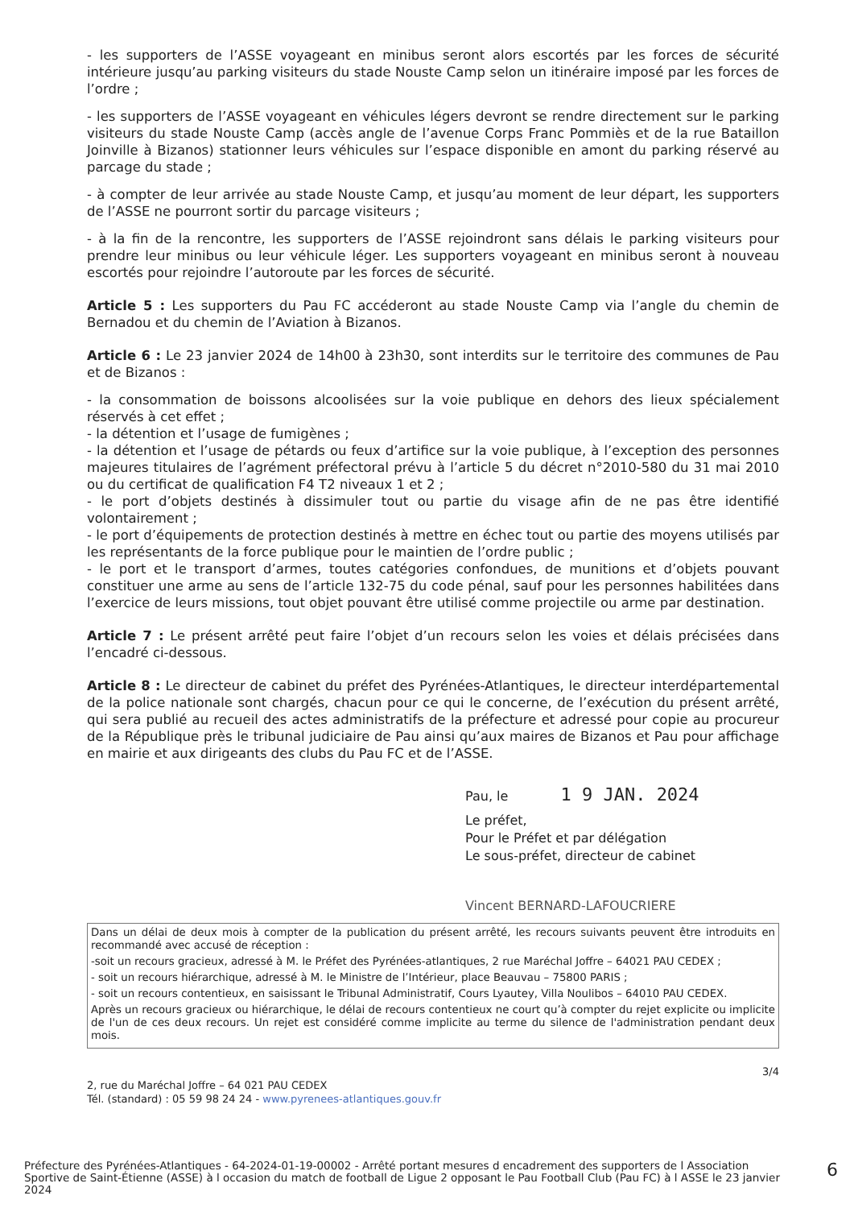- les supporters de l’ASSE voyageant en minibus seront alors escortés par les forces de sécurité intérieure jusqu’au parking visiteurs du stade Nouste Camp selon un itinéraire imposé par les forces de l’ordre ;
- les supporters de l’ASSE voyageant en véhicules légers devront se rendre directement sur le parking visiteurs du stade Nouste Camp (accès angle de l’avenue Corps Franc Pommiès et de la rue Bataillon Joinville à Bizanos) stationner leurs véhicules sur l’espace disponible en amont du parking réservé au parcage du stade ;
- à compter de leur arrivée au stade Nouste Camp, et jusqu’au moment de leur départ, les supporters de l’ASSE ne pourront sortir du parcage visiteurs ;
- à la fin de la rencontre, les supporters de l’ASSE rejoindront sans délais le parking visiteurs pour prendre leur minibus ou leur véhicule léger. Les supporters voyageant en minibus seront à nouveau escortés pour rejoindre l’autoroute par les forces de sécurité.
Article 5 : Les supporters du Pau FC accéderont au stade Nouste Camp via l’angle du chemin de Bernadou et du chemin de l’Aviation à Bizanos.
Article 6 : Le 23 janvier 2024 de 14h00 à 23h30, sont interdits sur le territoire des communes de Pau et de Bizanos :
- la consommation de boissons alcoolisées sur la voie publique en dehors des lieux spécialement réservés à cet effet ;
- la détention et l’usage de fumigènes ;
- la détention et l’usage de pétards ou feux d’artifice sur la voie publique, à l’exception des personnes majeures titulaires de l’agrément préfectoral prévu à l’article 5 du décret n°2010-580 du 31 mai 2010 ou du certificat de qualification F4 T2 niveaux 1 et 2 ;
- le port d’objets destinés à dissimuler tout ou partie du visage afin de ne pas être identifié volontairement ;
- le port d’équipements de protection destinés à mettre en échec tout ou partie des moyens utilisés par les représentants de la force publique pour le maintien de l’ordre public ;
- le port et le transport d’armes, toutes catégories confondues, de munitions et d’objets pouvant constituer une arme au sens de l’article 132-75 du code pénal, sauf pour les personnes habilitées dans l’exercice de leurs missions, tout objet pouvant être utilisé comme projectile ou arme par destination.
Article 7 : Le présent arrêté peut faire l’objet d’un recours selon les voies et délais précisées dans l’encadré ci-dessous.
Article 8 : Le directeur de cabinet du préfet des Pyrénées-Atlantiques, le directeur interdépartemental de la police nationale sont chargés, chacun pour ce qui le concerne, de l’exécution du présent arrêté, qui sera publié au recueil des actes administratifs de la préfecture et adressé pour copie au procureur de la République près le tribunal judiciaire de Pau ainsi qu’aux maires de Bizanos et Pau pour affichage en mairie et aux dirigeants des clubs du Pau FC et de l’ASSE.
Pau, le 1 9 JAN. 2024
Le préfet,
Pour le Préfet et par délégation
Le sous-préfet, directeur de cabinet
Vincent BERNARD-LAFOUCRIERE
Dans un délai de deux mois à compter de la publication du présent arrêté, les recours suivants peuvent être introduits en recommandé avec accusé de réception :
-soit un recours gracieux, adressé à M. le Préfet des Pyrénées-atlantiques, 2 rue Maréchal Joffre – 64021 PAU CEDEX ;
- soit un recours hiérarchique, adressé à M. le Ministre de l’Intérieur, place Beauvau – 75800 PARIS ;
- soit un recours contentieux, en saisissant le Tribunal Administratif, Cours Lyautey, Villa Noulibos – 64010 PAU CEDEX.
Après un recours gracieux ou hiérarchique, le délai de recours contentieux ne court qu’à compter du rejet explicite ou implicite de l'un de ces deux recours. Un rejet est considéré comme implicite au terme du silence de l'administration pendant deux mois.
3/4
2, rue du Maréchal Joffre – 64 021 PAU CEDEX
Tél. (standard) : 05 59 98 24 24 - www.pyrenees-atlantiques.gouv.fr
Préfecture des Pyrénées-Atlantiques - 64-2024-01-19-00002 - Arrêté portant mesures d encadrement des supporters de l Association Sportive de Saint-Étienne (ASSE) à l occasion du match de football de Ligue 2 opposant le Pau Football Club (Pau FC) à l ASSE le 23 janvier 2024
6